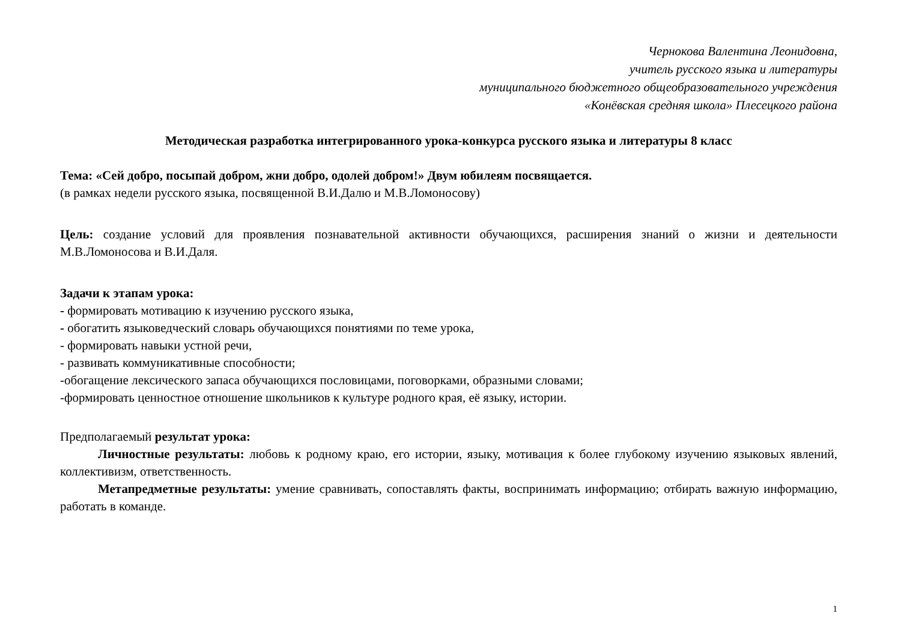Чернокова Валентина Леонидовна,
учитель русского языка и литературы
муниципального бюджетного общеобразовательного учреждения
«Конёвская средняя школа» Плесецкого района
Методическая разработка интегрированного урока-конкурса русского языка и литературы 8 класс
Тема: «Сей добро, посыпай добром, жни добро, одолей добром!» Двум юбилеям посвящается.
(в рамках недели русского языка, посвященной В.И.Далю и М.В.Ломоносову)
Цель: создание условий для проявления познавательной активности обучающихся, расширения знаний о жизни и деятельности М.В.Ломоносова и В.И.Даля.
Задачи к этапам урока:
- формировать мотивацию к изучению русского языка,
- обогатить языковедческий словарь обучающихся понятиями по теме урока,
- формировать навыки устной речи,
- развивать коммуникативные способности;
-обогащение лексического запаса обучающихся пословицами, поговорками, образными словами;
-формировать ценностное отношение школьников к культуре родного края, её языку, истории.
Предполагаемый результат урока:
Личностные результаты: любовь к родному краю, его истории, языку, мотивация к более глубокому изучению языковых явлений, коллективизм, ответственность.
Метапредметные результаты: умение сравнивать, сопоставлять факты, воспринимать информацию; отбирать важную информацию, работать в команде.
1